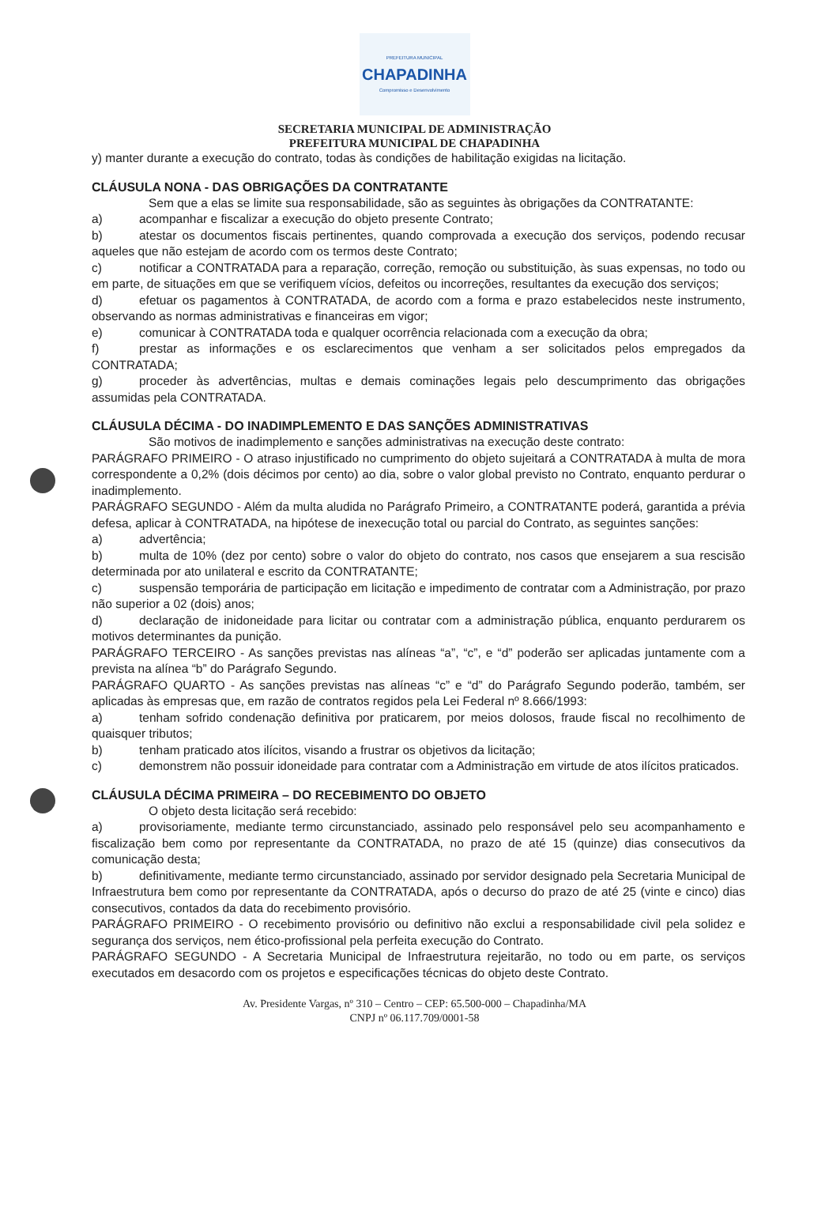PREFEITURA MUNICIPAL
CHAPADINHA
Compromisso e Desenvolvimento
SECRETARIA MUNICIPAL DE ADMINISTRAÇÃO
PREFEITURA MUNICIPAL DE CHAPADINHA
y) manter durante a execução do contrato, todas às condições de habilitação exigidas na licitação.
CLÁUSULA NONA - DAS OBRIGAÇÕES DA CONTRATANTE
Sem que a elas se limite sua responsabilidade, são as seguintes às obrigações da CONTRATANTE:
a) acompanhar e fiscalizar a execução do objeto presente Contrato;
b) atestar os documentos fiscais pertinentes, quando comprovada a execução dos serviços, podendo recusar aqueles que não estejam de acordo com os termos deste Contrato;
c) notificar a CONTRATADA para a reparação, correção, remoção ou substituição, às suas expensas, no todo ou em parte, de situações em que se verifiquem vícios, defeitos ou incorreções, resultantes da execução dos serviços;
d) efetuar os pagamentos à CONTRATADA, de acordo com a forma e prazo estabelecidos neste instrumento, observando as normas administrativas e financeiras em vigor;
e) comunicar à CONTRATADA toda e qualquer ocorrência relacionada com a execução da obra;
f) prestar as informações e os esclarecimentos que venham a ser solicitados pelos empregados da CONTRATADA;
g) proceder às advertências, multas e demais cominações legais pelo descumprimento das obrigações assumidas pela CONTRATADA.
CLÁUSULA DÉCIMA - DO INADIMPLEMENTO E DAS SANÇÕES ADMINISTRATIVAS
São motivos de inadimplemento e sanções administrativas na execução deste contrato:
PARÁGRAFO PRIMEIRO - O atraso injustificado no cumprimento do objeto sujeitará a CONTRATADA à multa de mora correspondente a 0,2% (dois décimos por cento) ao dia, sobre o valor global previsto no Contrato, enquanto perdurar o inadimplemento.
PARÁGRAFO SEGUNDO - Além da multa aludida no Parágrafo Primeiro, a CONTRATANTE poderá, garantida a prévia defesa, aplicar à CONTRATADA, na hipótese de inexecução total ou parcial do Contrato, as seguintes sanções:
a) advertência;
b) multa de 10% (dez por cento) sobre o valor do objeto do contrato, nos casos que ensejarem a sua rescisão determinada por ato unilateral e escrito da CONTRATANTE;
c) suspensão temporária de participação em licitação e impedimento de contratar com a Administração, por prazo não superior a 02 (dois) anos;
d) declaração de inidoneidade para licitar ou contratar com a administração pública, enquanto perdurarem os motivos determinantes da punição.
PARÁGRAFO TERCEIRO - As sanções previstas nas alíneas “a”, “c”, e “d” poderão ser aplicadas juntamente com a prevista na alínea “b” do Parágrafo Segundo.
PARÁGRAFO QUARTO - As sanções previstas nas alíneas “c” e “d” do Parágrafo Segundo poderão, também, ser aplicadas às empresas que, em razão de contratos regidos pela Lei Federal nº 8.666/1993:
a) tenham sofrido condenação definitiva por praticarem, por meios dolosos, fraude fiscal no recolhimento de quaisquer tributos;
b) tenham praticado atos ilícitos, visando a frustrar os objetivos da licitação;
c) demonstrem não possuir idoneidade para contratar com a Administração em virtude de atos ilícitos praticados.
CLÁUSULA DÉCIMA PRIMEIRA – DO RECEBIMENTO DO OBJETO
O objeto desta licitação será recebido:
a) provisoriamente, mediante termo circunstanciado, assinado pelo responsável pelo seu acompanhamento e fiscalização bem como por representante da CONTRATADA, no prazo de até 15 (quinze) dias consecutivos da comunicação desta;
b) definitivamente, mediante termo circunstanciado, assinado por servidor designado pela Secretaria Municipal de Infraestrutura bem como por representante da CONTRATADA, após o decurso do prazo de até 25 (vinte e cinco) dias consecutivos, contados da data do recebimento provisório.
PARÁGRAFO PRIMEIRO - O recebimento provisório ou definitivo não exclui a responsabilidade civil pela solidez e segurança dos serviços, nem ético-profissional pela perfeita execução do Contrato.
PARÁGRAFO SEGUNDO - A Secretaria Municipal de Infraestrutura rejeitarão, no todo ou em parte, os serviços executados em desacordo com os projetos e especificações técnicas do objeto deste Contrato.
Av. Presidente Vargas, nº 310 – Centro – CEP: 65.500-000 – Chapadinha/MA
CNPJ nº 06.117.709/0001-58